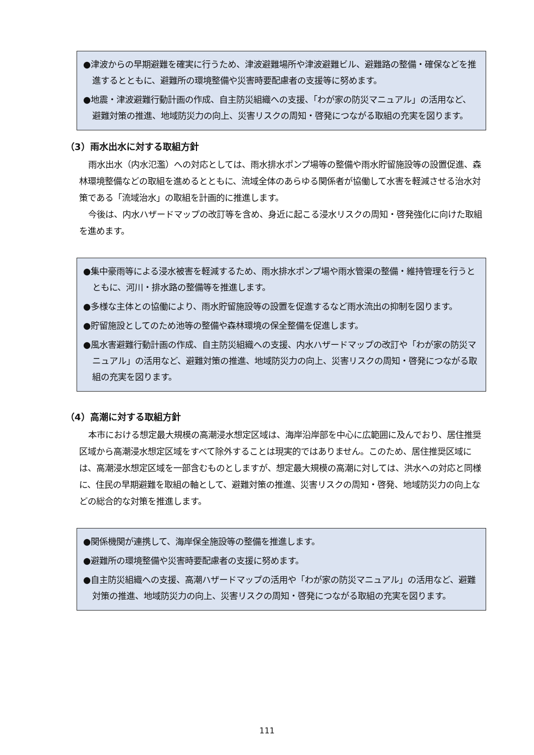●津波からの早期避難を確実に行うため、津波避難場所や津波避難ビル、避難路の整備・確保などを推進するとともに、避難所の環境整備や災害時要配慮者の支援等に努めます。
●地震・津波避難行動計画の作成、自主防災組織への支援、「わが家の防災マニュアル」の活用など、避難対策の推進、地域防災力の向上、災害リスクの周知・啓発につながる取組の充実を図ります。
（3）雨水出水に対する取組方針
雨水出水（内水氾濫）への対応としては、雨水排水ポンプ場等の整備や雨水貯留施設等の設置促進、森林環境整備などの取組を進めるとともに、流域全体のあらゆる関係者が協働して水害を軽減させる治水対策である「流域治水」の取組を計画的に推進します。
今後は、内水ハザードマップの改訂等を含め、身近に起こる浸水リスクの周知・啓発強化に向けた取組を進めます。
●集中豪雨等による浸水被害を軽減するため、雨水排水ポンプ場や雨水管渠の整備・維持管理を行うとともに、河川・排水路の整備等を推進します。
●多様な主体との協働により、雨水貯留施設等の設置を促進するなど雨水流出の抑制を図ります。
●貯留施設としてのため池等の整備や森林環境の保全整備を促進します。
●風水害避難行動計画の作成、自主防災組織への支援、内水ハザードマップの改訂や「わが家の防災マニュアル」の活用など、避難対策の推進、地域防災力の向上、災害リスクの周知・啓発につながる取組の充実を図ります。
（4）高潮に対する取組方針
本市における想定最大規模の高潮浸水想定区域は、海岸沿岸部を中心に広範囲に及んでおり、居住推奨区域から高潮浸水想定区域をすべて除外することは現実的ではありません。このため、居住推奨区域には、高潮浸水想定区域を一部含むものとしますが、想定最大規模の高潮に対しては、洪水への対応と同様に、住民の早期避難を取組の軸として、避難対策の推進、災害リスクの周知・啓発、地域防災力の向上などの総合的な対策を推進します。
●関係機関が連携して、海岸保全施設等の整備を推進します。
●避難所の環境整備や災害時要配慮者の支援に努めます。
●自主防災組織への支援、高潮ハザードマップの活用や「わが家の防災マニュアル」の活用など、避難対策の推進、地域防災力の向上、災害リスクの周知・啓発につながる取組の充実を図ります。
111